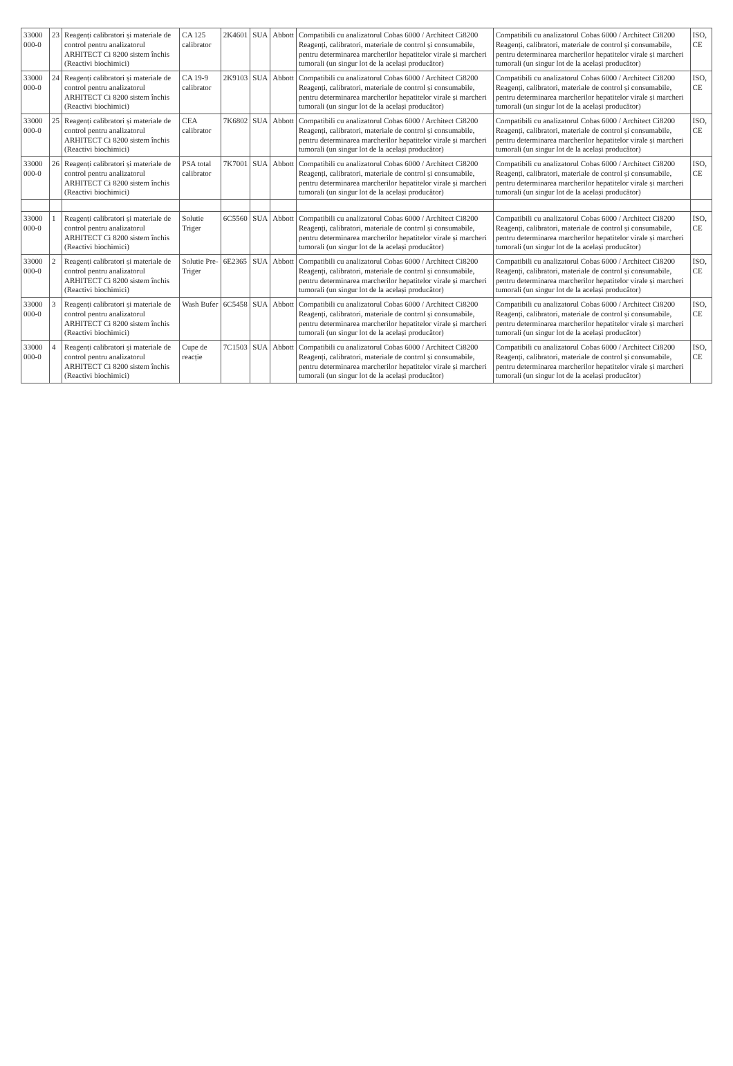| 33000 000-0 | 23 | Reagenți calibratori și materiale de control pentru analizatorul ARHITECT Ci 8200 sistem închis (Reactivi biochimici) | CA 125 calibrator | 2K4601 | SUA | Abbott | Compatibili cu analizatorul Cobas 6000 / Architect Ci8200 Reagenți, calibratori, materiale de control și consumabile, pentru determinarea marcherilor hepatitelor virale și marcheri tumorali (un singur lot de la același producător) | Compatibili cu analizatorul Cobas 6000 / Architect Ci8200 Reagenți, calibratori, materiale de control și consumabile, pentru determinarea marcherilor hepatitelor virale și marcheri tumorali (un singur lot de la același producător) | ISO, CE |
| 33000 000-0 | 24 | Reagenți calibratori și materiale de control pentru analizatorul ARHITECT Ci 8200 sistem închis (Reactivi biochimici) | CA 19-9 calibrator | 2K9103 | SUA | Abbott | Compatibili cu analizatorul Cobas 6000 / Architect Ci8200 Reagenți, calibratori, materiale de control și consumabile, pentru determinarea marcherilor hepatitelor virale și marcheri tumorali (un singur lot de la același producător) | Compatibili cu analizatorul Cobas 6000 / Architect Ci8200 Reagenți, calibratori, materiale de control și consumabile, pentru determinarea marcherilor hepatitelor virale și marcheri tumorali (un singur lot de la același producător) | ISO, CE |
| 33000 000-0 | 25 | Reagenți calibratori și materiale de control pentru analizatorul ARHITECT Ci 8200 sistem închis (Reactivi biochimici) | CEA calibrator | 7K6802 | SUA | Abbott | Compatibili cu analizatorul Cobas 6000 / Architect Ci8200 Reagenți, calibratori, materiale de control și consumabile, pentru determinarea marcherilor hepatitelor virale și marcheri tumorali (un singur lot de la același producător) | Compatibili cu analizatorul Cobas 6000 / Architect Ci8200 Reagenți, calibratori, materiale de control și consumabile, pentru determinarea marcherilor hepatitelor virale și marcheri tumorali (un singur lot de la același producător) | ISO, CE |
| 33000 000-0 | 26 | Reagenți calibratori și materiale de control pentru analizatorul ARHITECT Ci 8200 sistem închis (Reactivi biochimici) | PSA total calibrator | 7K7001 | SUA | Abbott | Compatibili cu analizatorul Cobas 6000 / Architect Ci8200 Reagenți, calibratori, materiale de control și consumabile, pentru determinarea marcherilor hepatitelor virale și marcheri tumorali (un singur lot de la același producător) | Compatibili cu analizatorul Cobas 6000 / Architect Ci8200 Reagenți, calibratori, materiale de control și consumabile, pentru determinarea marcherilor hepatitelor virale și marcheri tumorali (un singur lot de la același producător) | ISO, CE |
| 33000 000-0 | 1 | Reagenți calibratori și materiale de control pentru analizatorul ARHITECT Ci 8200 sistem închis (Reactivi biochimici) | Solutie Triger | 6C5560 | SUA | Abbott | Compatibili cu analizatorul Cobas 6000 / Architect Ci8200 Reagenți, calibratori, materiale de control și consumabile, pentru determinarea marcherilor hepatitelor virale și marcheri tumorali (un singur lot de la același producător) | Compatibili cu analizatorul Cobas 6000 / Architect Ci8200 Reagenți, calibratori, materiale de control și consumabile, pentru determinarea marcherilor hepatitelor virale și marcheri tumorali (un singur lot de la același producător) | ISO, CE |
| 33000 000-0 | 2 | Reagenți calibratori și materiale de control pentru analizatorul ARHITECT Ci 8200 sistem închis (Reactivi biochimici) | Solutie Pre-Triger | 6E2365 | SUA | Abbott | Compatibili cu analizatorul Cobas 6000 / Architect Ci8200 Reagenți, calibratori, materiale de control și consumabile, pentru determinarea marcherilor hepatitelor virale și marcheri tumorali (un singur lot de la același producător) | Compatibili cu analizatorul Cobas 6000 / Architect Ci8200 Reagenți, calibratori, materiale de control și consumabile, pentru determinarea marcherilor hepatitelor virale și marcheri tumorali (un singur lot de la același producător) | ISO, CE |
| 33000 000-0 | 3 | Reagenți calibratori și materiale de control pentru analizatorul ARHITECT Ci 8200 sistem închis (Reactivi biochimici) | Wash Bufer | 6C5458 | SUA | Abbott | Compatibili cu analizatorul Cobas 6000 / Architect Ci8200 Reagenți, calibratori, materiale de control și consumabile, pentru determinarea marcherilor hepatitelor virale și marcheri tumorali (un singur lot de la același producător) | Compatibili cu analizatorul Cobas 6000 / Architect Ci8200 Reagenți, calibratori, materiale de control și consumabile, pentru determinarea marcherilor hepatitelor virale și marcheri tumorali (un singur lot de la același producător) | ISO, CE |
| 33000 000-0 | 4 | Reagenți calibratori și materiale de control pentru analizatorul ARHITECT Ci 8200 sistem închis (Reactivi biochimici) | Cupe de reacție | 7C1503 | SUA | Abbott | Compatibili cu analizatorul Cobas 6000 / Architect Ci8200 Reagenți, calibratori, materiale de control și consumabile, pentru determinarea marcherilor hepatitelor virale și marcheri tumorali (un singur lot de la același producător) | Compatibili cu analizatorul Cobas 6000 / Architect Ci8200 Reagenți, calibratori, materiale de control și consumabile, pentru determinarea marcherilor hepatitelor virale și marcheri tumorali (un singur lot de la același producător) | ISO, CE |